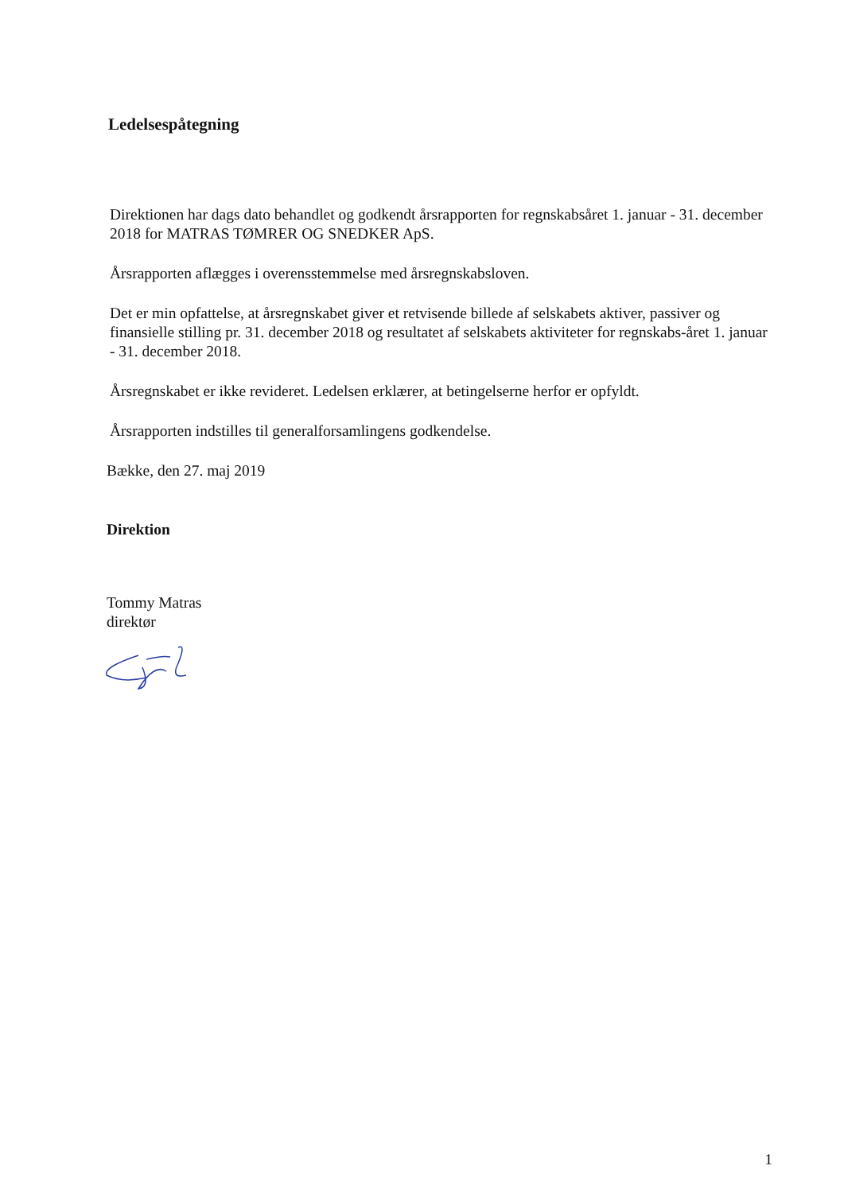Ledelsespåtegning
Direktionen har dags dato behandlet og godkendt årsrapporten for regnskabsåret 1. januar - 31. december 2018 for MATRAS TØMRER OG SNEDKER ApS.
Årsrapporten aflægges i overensstemmelse med årsregnskabsloven.
Det er min opfattelse, at årsregnskabet giver et retvisende billede af selskabets aktiver, passiver og finansielle stilling pr. 31. december 2018 og resultatet af selskabets aktiviteter for regnskabs-året 1. januar - 31. december 2018.
Årsregnskabet er ikke revideret. Ledelsen erklærer, at betingelserne herfor er opfyldt.
Årsrapporten indstilles til generalforsamlingens godkendelse.
Bække, den 27. maj 2019
Direktion
Tommy Matras
direktør
1